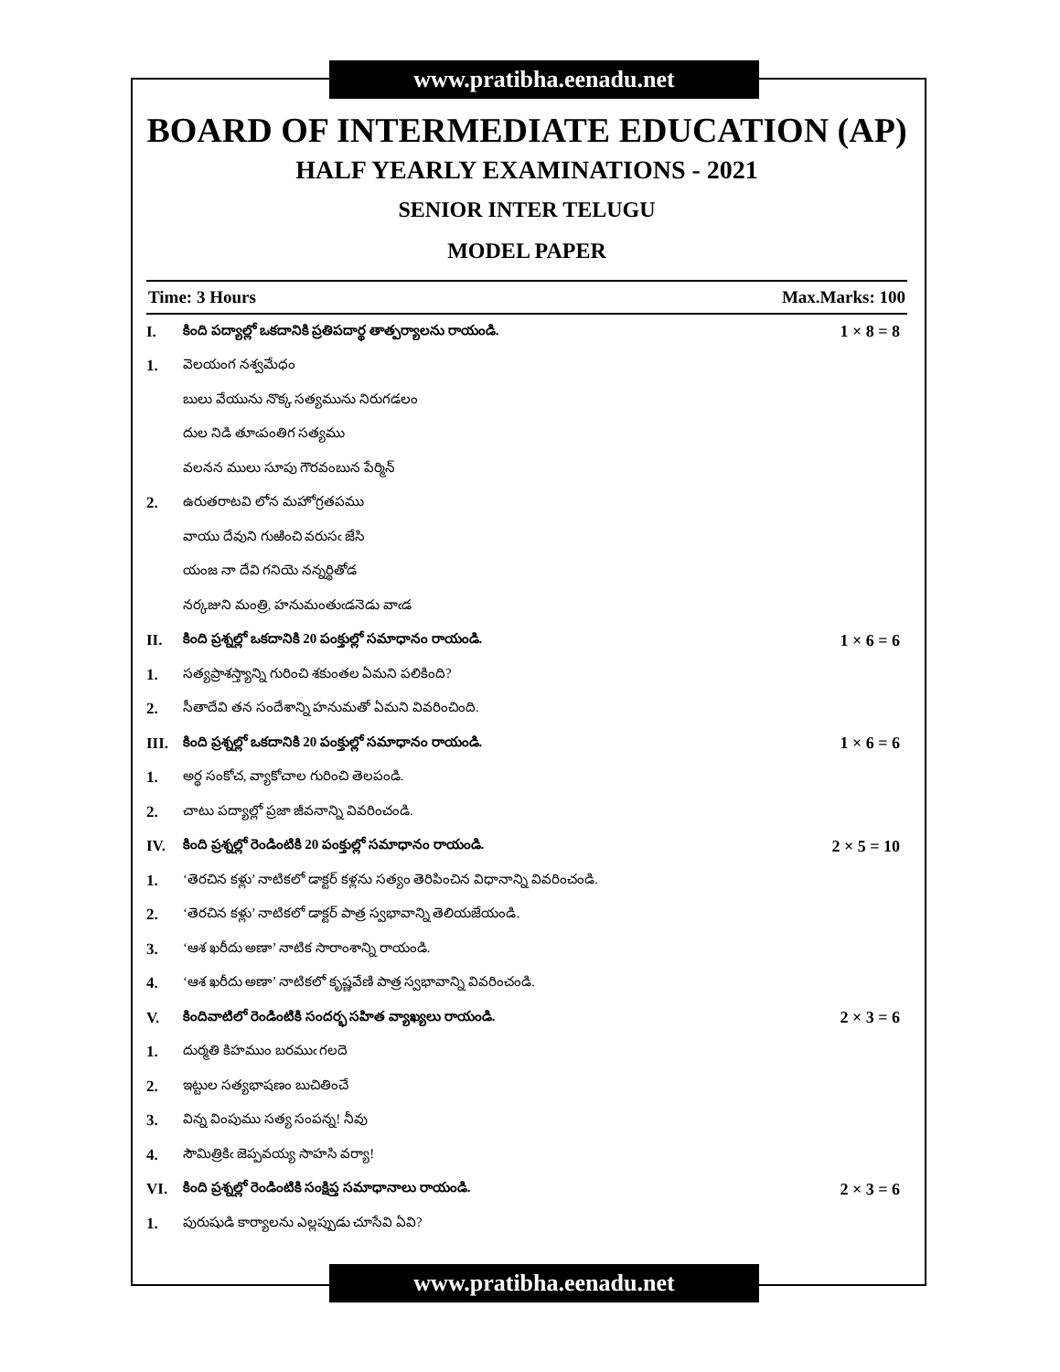www.pratibha.eenadu.net
BOARD OF INTERMEDIATE EDUCATION (AP)
HALF YEARLY EXAMINATIONS - 2021
SENIOR INTER TELUGU
MODEL PAPER
Time: 3 Hours Max.Marks: 100
I. కింది పద్యాల్లో ఒకదానికి ప్రతిపదార్థ తాత్పర్యాలను రాయండి. 1 × 8 = 8
1. వెలయంగ నశ్వమేధం
బులు వేయును నొక్క సత్యమును నిరుగడలం
దుల నిడి తూఁపంతిగ సత్యము
వలనన ములు సూపు గౌరవంబున పేర్మిన్
2. ఉరుతరాటవి లోన మహోగ్రతపము
వాయు దేవుని గుఱించి వరుసఁ జేసి
యంజ నా దేవి గనియె నన్నర్థితోడ
నర్కజుని మంత్రి, హనుమంతుఁడనెడు వాఁడ
II. కింది ప్రశ్నల్లో ఒకదానికి 20 పంక్తుల్లో సమాధానం రాయండి. 1 × 6 = 6
1. సత్యప్రాశస్త్యాన్ని గురించి శకుంతల ఏమని పలికింది?
2. సీతాదేవి తన సందేశాన్ని హనుమతో ఏమని వివరించింది.
III. కింది ప్రశ్నల్లో ఒకదానికి 20 పంక్తుల్లో సమాధానం రాయండి. 1 × 6 = 6
1. అర్థ సంకోచ, వ్యాకోచాల గురించి తెలపండి.
2. చాటు పద్యాల్లో ప్రజా జీవనాన్ని వివరించండి.
IV. కింది ప్రశ్నల్లో రెండింటికి 20 పంక్తుల్లో సమాధానం రాయండి. 2 × 5 = 10
1. ‘తెరచిన కళ్లు’ నాటికలో డాక్టర్ కళ్లను సత్యం తెరిపించిన విధానాన్ని వివరించండి.
2. ‘తెరచిన కళ్లు’ నాటికలో డాక్టర్ పాత్ర స్వభావాన్ని తెలియజేయండి.
3. ‘ఆశ ఖరీదు అణా’ నాటిక సారాంశాన్ని రాయండి.
4. ‘ఆశ ఖరీదు అణా’ నాటికలో కృష్ణవేణి పాత్ర స్వభావాన్ని వివరించండి.
V. కిందివాటిలో రెండింటికి సందర్భ సహిత వ్యాఖ్యలు రాయండి. 2 × 3 = 6
1. దుర్మతి కిహముం బరముఁ గలదె
2. ఇట్టుల సత్యభాషణం బుచితించే
3. విన్న వింపుము సత్య సంపన్న! నీవు
4. సౌమిత్రికిఁ జెప్పవయ్య సాహసి వర్యా!
VI. కింది ప్రశ్నల్లో రెండింటికి సంక్షిప్త సమాధానాలు రాయండి. 2 × 3 = 6
1. పురుషుడి కార్యాలను ఎల్లప్పుడు చూసేవి ఏవి?
www.pratibha.eenadu.net